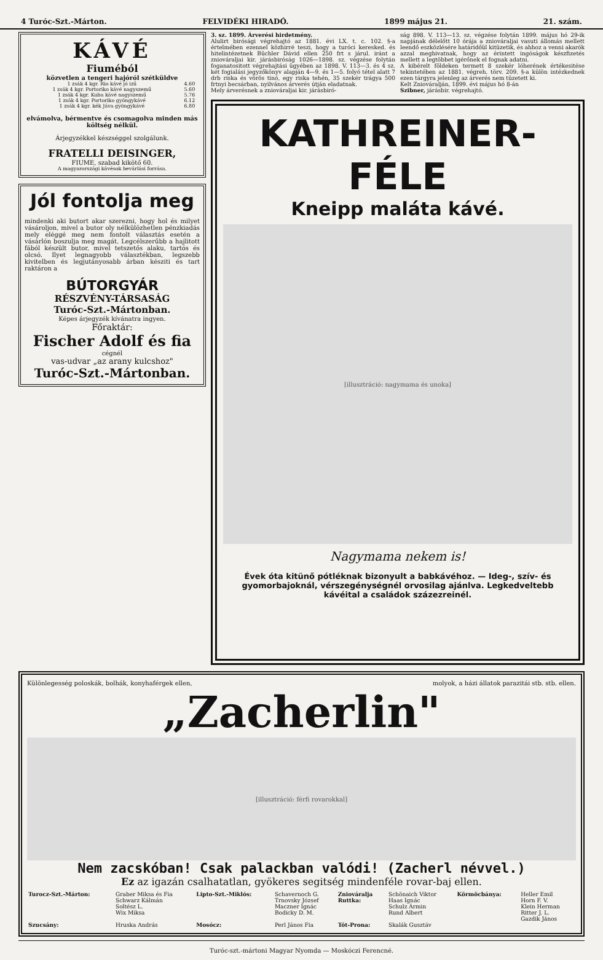4 Turóc-Szt.-Márton. FELVIDÉKI HIRADÓ. 1899 május 21. 21. szám.
KÁVÉ
Fiuméból
közvetlen a tengeri hajóról szétküldve
| 1 zsák 4 kgr. Rio kávé jó izű | 4.60 |
| 1 zsák 4 kgr. Portoriko kávé nagyszemű | 5.60 |
| 1 zsák 4 kgr. Kuba kávé nagyszemű | 5.76 |
| 1 zsák 4 kgr. Portoriko gyöngykávé | 6.12 |
| 1 zsák 4 kgr. kék Jáva gyöngykávé | 6.80 |
elvámolva, bérmentve és csomagolva minden más költség nélkül.
Árjegyzékkel készséggel szolgálunk.
FRATELLI DEISINGER,
FIUME, szabad kikötő 60.
A magyarországi kávésok bevárlási forrása.
Jól fontolja meg
mindenki aki butort akar szerezni, hogy hol és milyet vásároljon, mivel a butor oly nélkülözhetlen pénzkiadás mely eléggé meg nem fontolt választás esetén a vásárlón boszulja meg magát. Legcélszerűbb a hajlitott fából készült butor, mivel tetszetős alaku, tartós és olcsó. Ilyet legnagyobb választékban, legszebb kivitelben és legjutányosabb árban késziti és tart raktáron a
BÚTORGYÁR
RÉSZVÉNY-TÁRSASÁG
Turóc-Szt.-Mártonban.
Képes árjegyzék kívánatra ingyen.
Főraktár:
Fischer Adolf és fia
cégnél
vas-udvar „az arany kulcshoz"
Turóc-Szt.-Mártonban.
3. sz. 1899. Árverési hirdetmény.
Alulirt birósági végrehajtó az 1881. évi LX. t. c. 102. §-a értelmében ezennel közhirré teszi, hogy a turóci keresked. és hitelintézetnek Büchler Dávid ellen 250 frt s járul. iránt a zniováraljai kir. járásbiróság 1026—1898. sz. végzése folytán foganatositott végrehajtási ügyében az 1898. V. 113—3. és 4 sz. két fogialási jegyzőkönyv alapján 4—9. és 1—5. folyó tétel alatt 7 drb riska és vörös tinó, egy riska tehén, 35 szekér trágya 500 frtnyi becsárban, nyilvános árverés útján eladatnak.
Mely árverésnek a zniováraljai kir. járásbiró-
ság 898. V. 113—13. sz. végzése folytán 1899. május hó 29-ik napjának délelőtt 10 órája a zniováraljai vasuti állomás mellett leendő eszközlésére határidőül kitüzetik, és ahhoz a venni akarók azzal meghivatnak, hogy az érintett ingóságok készfizetés mellett a legtöbbet igérőnek el fognak adatni.
A kibérelt földeken termett 8 szekér lóherének értékesitése tekintetében az 1881. végreh. törv. 209. §-a külön intézkednek ezen tárgyra jelenleg az árverés nem tüzetett ki.
Kelt Zniováralján, 1899. évi május hó 8-án
Szibner, járásbir. végrehajtó.
KATHREINER-FÉLE
Kneipp maláta kávé.
[illusztráció: nagymama és unoka]
Nagymama nekem is!
Évek óta kitünő pótléknak bizonyult a babkávéhoz. — Ideg-, szív- és gyomorbajoknál, vérszegénységnél orvosilag ajánlva. Legkedveltebb kávéital a családok százezreinél.
Különlegesség poloskák, bolhák, konyhaférgek ellen, molyok, a házi állatok parazitái stb. stb. ellen.
„Zacherlin"
[illusztráció: férfi rovarokkal]
Nem zacskóban! Csak palackban valódi! (Zacherl névvel.)
Ez az igazán csalhatatlan, gyökeres segitség mindenféle rovar-baj ellen.
| Turocz-Szt.-Márton: | Graber Miksa és Fia Schwarz Kálmán Soltész L. Wix Miksa | Lipto-Szt.-Miklós: | Schavernoch G. Trnovsky József Maczner Ignác Bodicky D. M. | Zniováralja Ruttka: | Schönaich Viktor Haas Ignác Schulz Ármin Rund Albert | Körmöcbánya: | Heller Emil Horn F. V. Klein Herman Ritter J. L. Gazdik János |
| Szucsány: | Hruska András | Mosócz: | Perl János Fia | Tót-Prona: | Skalák Gusztáv | | |
Turóc-szt.-mártoni Magyar Nyomda — Moskóczi Ferencné.